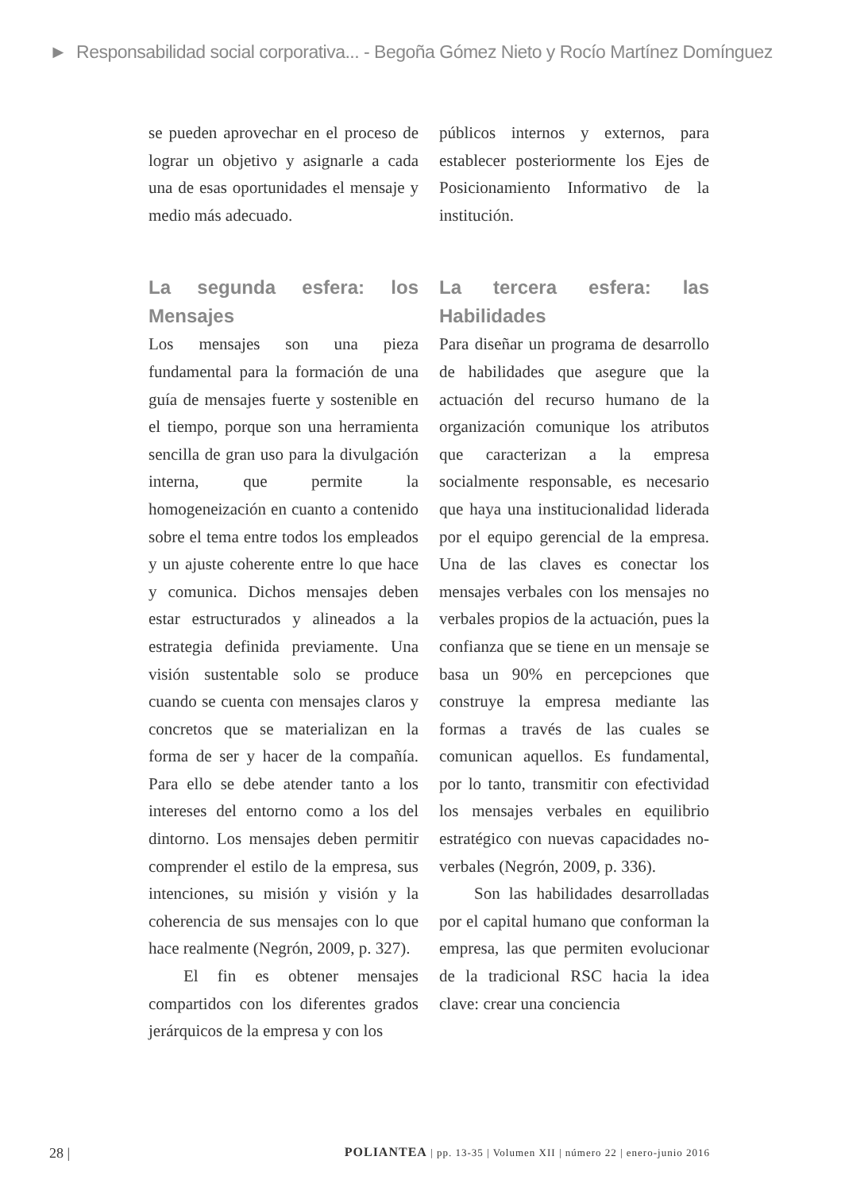► Responsabilidad social corporativa... - Begoña Gómez Nieto y Rocío Martínez Domínguez
se pueden aprovechar en el proceso de lograr un objetivo y asignarle a cada una de esas oportunidades el mensaje y medio más adecuado.
La segunda esfera: los Mensajes
Los mensajes son una pieza fundamental para la formación de una guía de mensajes fuerte y sostenible en el tiempo, porque son una herramienta sencilla de gran uso para la divulgación interna, que permite la homogeneización en cuanto a contenido sobre el tema entre todos los empleados y un ajuste coherente entre lo que hace y comunica. Dichos mensajes deben estar estructurados y alineados a la estrategia definida previamente. Una visión sustentable solo se produce cuando se cuenta con mensajes claros y concretos que se materializan en la forma de ser y hacer de la compañía. Para ello se debe atender tanto a los intereses del entorno como a los del dintorno. Los mensajes deben permitir comprender el estilo de la empresa, sus intenciones, su misión y visión y la coherencia de sus mensajes con lo que hace realmente (Negrón, 2009, p. 327).
El fin es obtener mensajes compartidos con los diferentes grados jerárquicos de la empresa y con los
públicos internos y externos, para establecer posteriormente los Ejes de Posicionamiento Informativo de la institución.
La tercera esfera: las Habilidades
Para diseñar un programa de desarrollo de habilidades que asegure que la actuación del recurso humano de la organización comunique los atributos que caracterizan a la empresa socialmente responsable, es necesario que haya una institucionalidad liderada por el equipo gerencial de la empresa. Una de las claves es conectar los mensajes verbales con los mensajes no verbales propios de la actuación, pues la confianza que se tiene en un mensaje se basa un 90% en percepciones que construye la empresa mediante las formas a través de las cuales se comunican aquellos. Es fundamental, por lo tanto, transmitir con efectividad los mensajes verbales en equilibrio estratégico con nuevas capacidades no-verbales (Negrón, 2009, p. 336).
Son las habilidades desarrolladas por el capital humano que conforman la empresa, las que permiten evolucionar de la tradicional RSC hacia la idea clave: crear una conciencia
28 | POLIANTEA | pp. 13-35 | Volumen XII | número 22 | enero-junio 2016